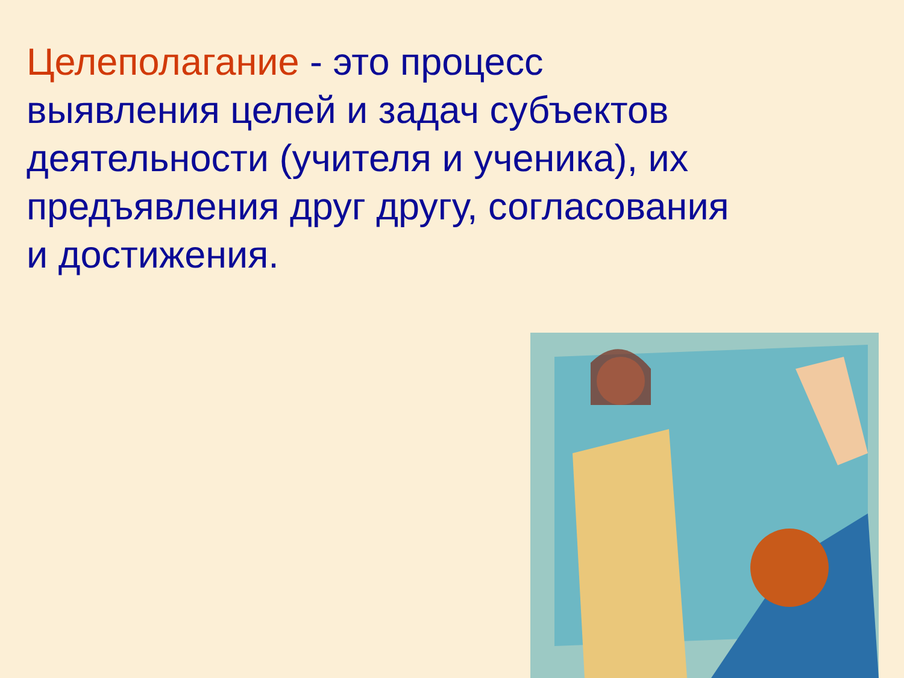Целеполагание - это процесс
выявления целей и задач субъектов
деятельности (учителя и ученика), их
предъявления друг другу, согласования
и достижения.